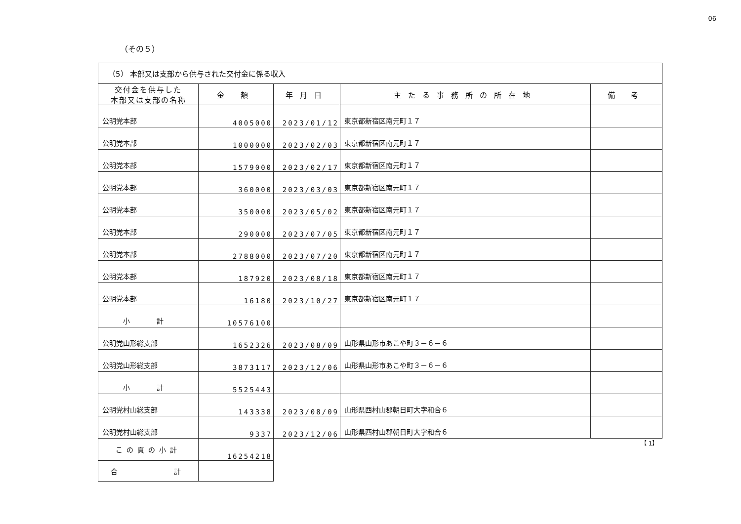06
（その５）
| （5） 本部又は支部から供与された交付金に係る収入 | | | | |
| 交付金を供与した 本部又は支部の名称 | 金 額 | 年月日 | 主たる事務所の所在地 | 備 考 |
| 公明党本部 | 4005000 | 2023/01/12 | 東京都新宿区南元町１７ | |
| 公明党本部 | 1000000 | 2023/02/03 | 東京都新宿区南元町１７ | |
| 公明党本部 | 1579000 | 2023/02/17 | 東京都新宿区南元町１７ | |
| 公明党本部 | 360000 | 2023/03/03 | 東京都新宿区南元町１７ | |
| 公明党本部 | 350000 | 2023/05/02 | 東京都新宿区南元町１７ | |
| 公明党本部 | 290000 | 2023/07/05 | 東京都新宿区南元町１７ | |
| 公明党本部 | 2788000 | 2023/07/20 | 東京都新宿区南元町１７ | |
| 公明党本部 | 187920 | 2023/08/18 | 東京都新宿区南元町１７ | |
| 公明党本部 | 16180 | 2023/10/27 | 東京都新宿区南元町１７ | |
| 小 計 | 10576100 | | | |
| 公明党山形総支部 | 1652326 | 2023/08/09 | 山形県山形市あこや町３－６－６ | |
| 公明党山形総支部 | 3873117 | 2023/12/06 | 山形県山形市あこや町３－６－６ | |
| 小 計 | 5525443 | | | |
| 公明党村山総支部 | 143338 | 2023/08/09 | 山形県西村山郡朝日町大字和合６ | |
| 公明党村山総支部 | 9337 | 2023/12/06 | 山形県西村山郡朝日町大字和合６ | |
| この頁の小計 | 16254218 | | | 【 1】 |
| 合 計 | | | | |